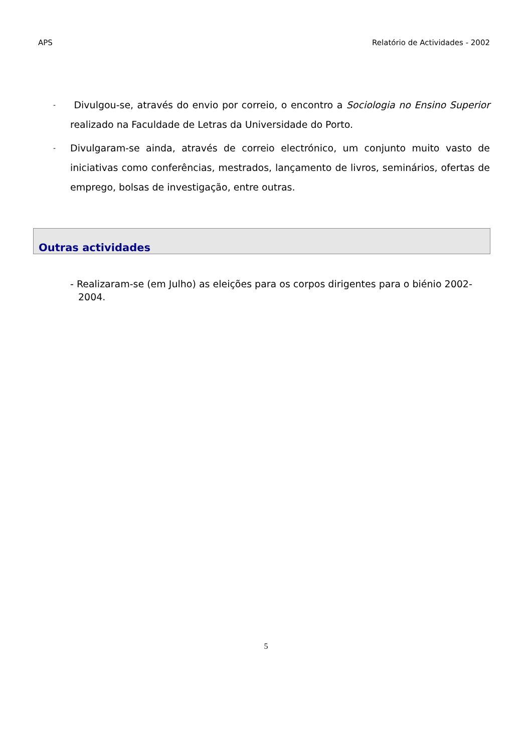APS Relatório de Actividades - 2002
- Divulgou-se, através do envio por correio, o encontro a Sociologia no Ensino Superior realizado na Faculdade de Letras da Universidade do Porto.
- Divulgaram-se ainda, através de correio electrónico, um conjunto muito vasto de iniciativas como conferências, mestrados, lançamento de livros, seminários, ofertas de emprego, bolsas de investigação, entre outras.
Outras actividades
- Realizaram-se (em Julho) as eleições para os corpos dirigentes para o biénio 2002-2004.
5